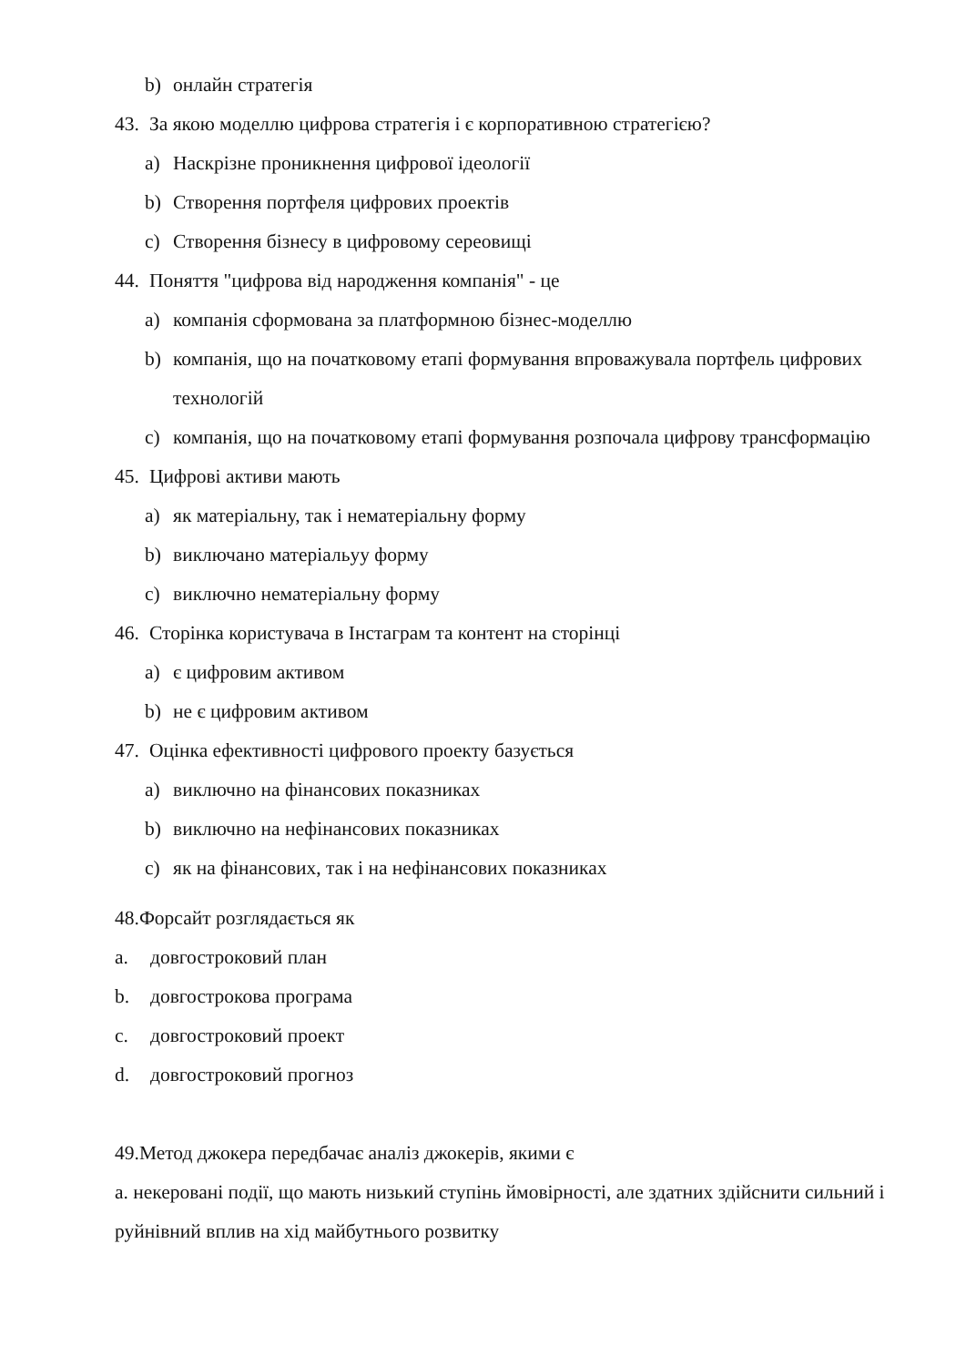b) онлайн стратегія
43. За якою моделлю цифрова стратегія і є корпоративною стратегією?
a) Наскрізне проникнення цифрової ідеології
b) Створення портфеля цифрових проектів
c) Створення бізнесу в цифровому сереовищі
44. Поняття "цифрова від народження компанія" - це
a) компанія сформована за платформною бізнес-моделлю
b) компанія, що на початковому етапі формування впроважувала портфель цифрових технологій
c) компанія, що на початковому етапі формування розпочала цифрову трансформацію
45. Цифрові активи мають
a) як матеріальну, так і нематеріальну форму
b) виключано матеріальуу форму
c) виключно нематеріальну форму
46. Сторінка користувача в Інстаграм та контент на сторінці
a) є цифровим активом
b) не є цифровим активом
47. Оцінка ефективності цифрового проекту базується
a) виключно на фінансових показниках
b) виключно на нефінансових показниках
c) як на фінансових, так і на нефінансових показниках
48.Форсайт розглядається як
a. довгостроковий план
b. довгострокова програма
c. довгостроковий проект
d. довгостроковий прогноз
49.Метод джокера передбачає аналіз джокерів, якими є
a. некеровані події, що мають низький ступінь ймовірності, але здатних здійснити сильний і руйнівний вплив на хід майбутнього розвитку